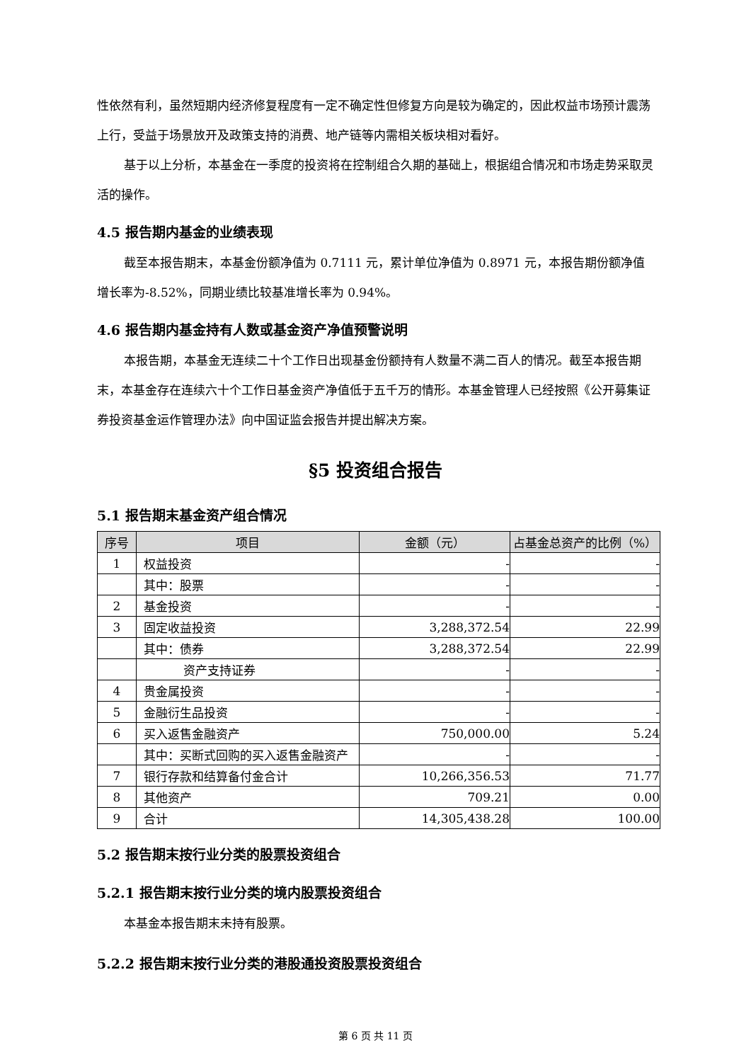性依然有利，虽然短期内经济修复程度有一定不确定性但修复方向是较为确定的，因此权益市场预计震荡上行，受益于场景放开及政策支持的消费、地产链等内需相关板块相对看好。
基于以上分析，本基金在一季度的投资将在控制组合久期的基础上，根据组合情况和市场走势采取灵活的操作。
4.5 报告期内基金的业绩表现
截至本报告期末，本基金份额净值为 0.7111 元，累计单位净值为 0.8971 元，本报告期份额净值增长率为-8.52%，同期业绩比较基准增长率为 0.94%。
4.6 报告期内基金持有人数或基金资产净值预警说明
本报告期，本基金无连续二十个工作日出现基金份额持有人数量不满二百人的情况。截至本报告期末，本基金存在连续六十个工作日基金资产净值低于五千万的情形。本基金管理人已经按照《公开募集证券投资基金运作管理办法》向中国证监会报告并提出解决方案。
§5 投资组合报告
5.1 报告期末基金资产组合情况
| 序号 | 项目 | 金额（元） | 占基金总资产的比例（%） |
| --- | --- | --- | --- |
| 1 | 权益投资 | - | - |
| | 其中：股票 | - | - |
| 2 | 基金投资 | - | - |
| 3 | 固定收益投资 | 3,288,372.54 | 22.99 |
| | 其中：债券 | 3,288,372.54 | 22.99 |
| | 资产支持证券 | - | - |
| 4 | 贵金属投资 | - | - |
| 5 | 金融衍生品投资 | - | - |
| 6 | 买入返售金融资产 | 750,000.00 | 5.24 |
| | 其中：买断式回购的买入返售金融资产 | - | - |
| 7 | 银行存款和结算备付金合计 | 10,266,356.53 | 71.77 |
| 8 | 其他资产 | 709.21 | 0.00 |
| 9 | 合计 | 14,305,438.28 | 100.00 |
5.2 报告期末按行业分类的股票投资组合
5.2.1 报告期末按行业分类的境内股票投资组合
本基金本报告期末未持有股票。
5.2.2 报告期末按行业分类的港股通投资股票投资组合
第 6 页 共 11 页